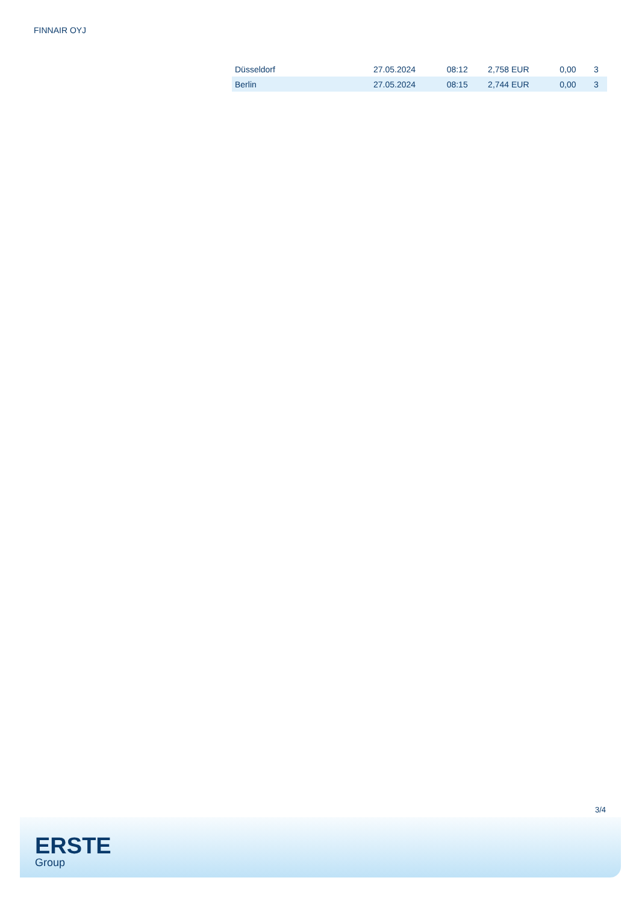FINNAIR OYJ
| Düsseldorf | 27.05.2024 | 08:12 | 2,758 EUR | 0,00 | 3 |
| Berlin | 27.05.2024 | 08:15 | 2,744 EUR | 0,00 | 3 |
3/4
ERSTE
Group